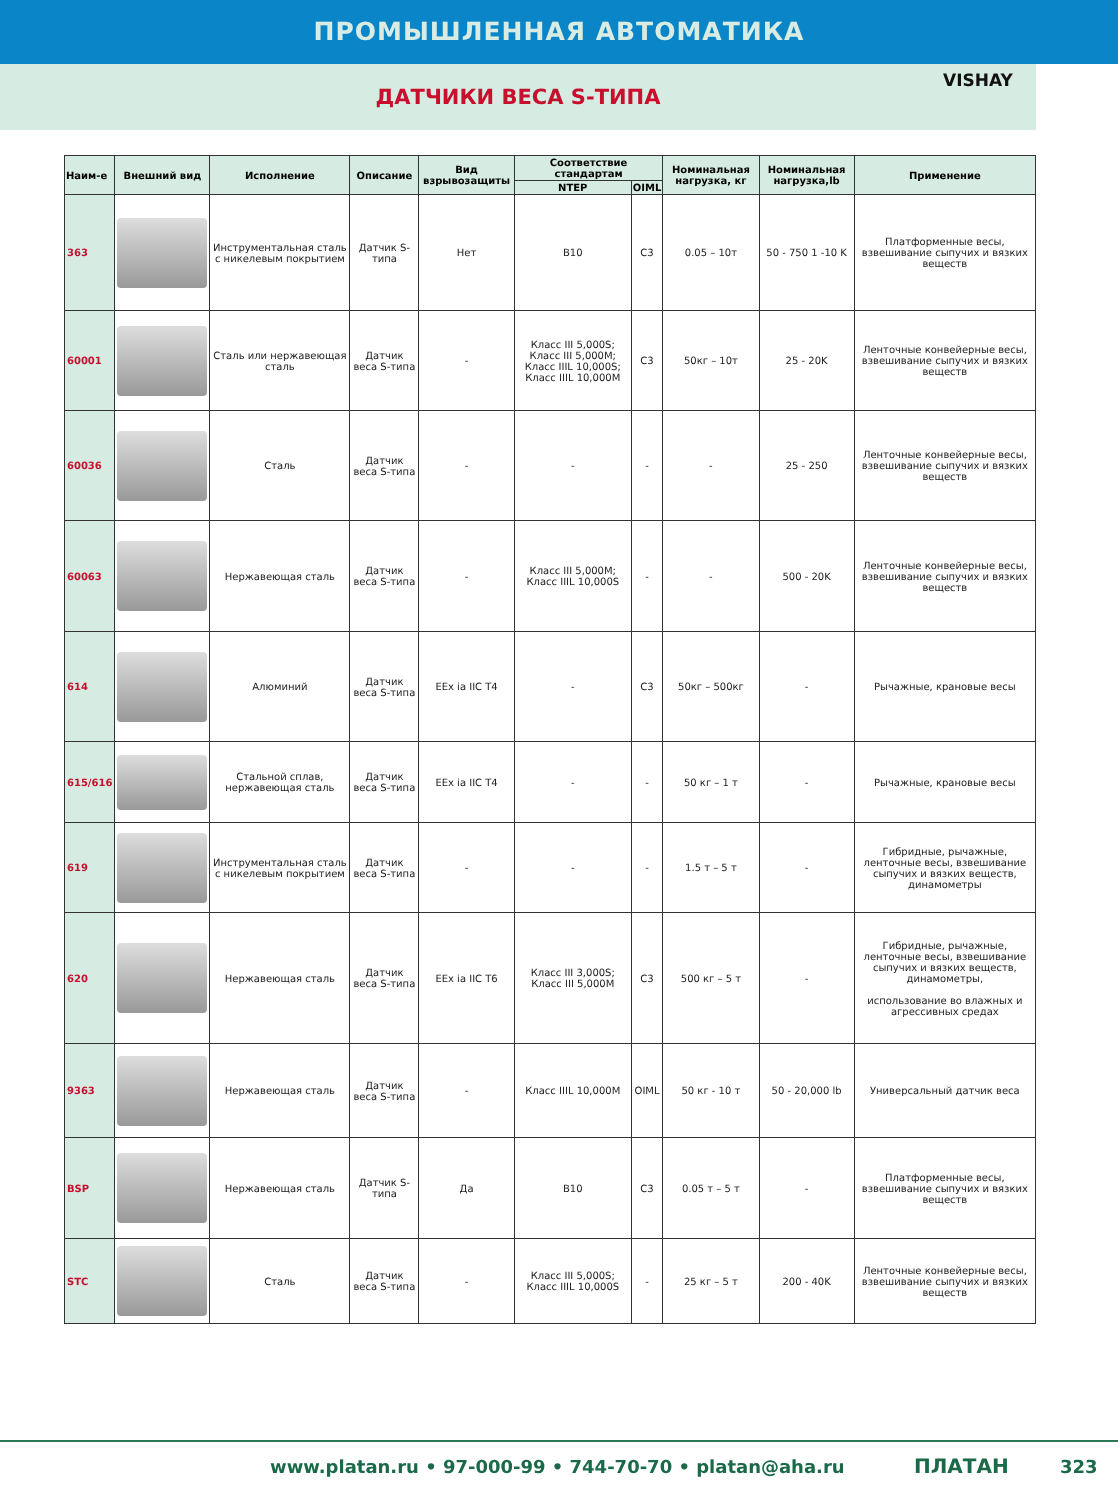ПРОМЫШЛЕННАЯ АВТОМАТИКА
ДАТЧИКИ ВЕСА S-ТИПА
VISHAY
| Наим-е | Внешний вид | Исполнение | Описание | Вид взрывозащиты | Соответствие стандартам | | Номинальная нагрузка, кг | Номинальная нагрузка,lb | Применение |
| --- | --- | --- | --- | --- | --- | --- | --- | --- | --- |
| | | | | | NTEP | OIML | | | |
| 363 | | Инструментальная сталь с никелевым покрытием | Датчик S-типа | Нет | B10 | C3 | 0.05 – 10т | 50 - 750 1 -10 K | Платформенные весы, взвешивание сыпучих и вязких веществ |
| 60001 | | Сталь или нержавеющая сталь | Датчик веса S-типа | - | Класс III 5,000S; Класс III 5,000M; Класс IIIL 10,000S; Класс IIIL 10,000M | C3 | 50кг – 10т | 25 - 20K | Ленточные конвейерные весы, взвешивание сыпучих и вязких веществ |
| 60036 | | Сталь | Датчик веса S-типа | - | - | - | - | 25 - 250 | Ленточные конвейерные весы, взвешивание сыпучих и вязких веществ |
| 60063 | | Нержавеющая сталь | Датчик веса S-типа | - | Класс III 5,000M; Класс IIIL 10,000S | - | - | 500 - 20K | Ленточные конвейерные весы, взвешивание сыпучих и вязких веществ |
| 614 | | Алюминий | Датчик веса S-типа | EEx ia IIC T4 | - | C3 | 50кг – 500кг | - | Рычажные, крановые весы |
| 615/616 | | Стальной сплав, нержавеющая сталь | Датчик веса S-типа | EEx ia IIC T4 | - | - | 50 кг – 1 т | - | Рычажные, крановые весы |
| 619 | | Инструментальная сталь с никелевым покрытием | Датчик веса S-типа | - | - | - | 1.5 т – 5 т | - | Гибридные, рычажные, ленточные весы, взвешивание сыпучих и вязких веществ, динамометры |
| 620 | | Нержавеющая сталь | Датчик веса S-типа | EEx ia IIC T6 | Класс III 3,000S; Класс III 5,000M | C3 | 500 кг – 5 т | - | Гибридные, рычажные, ленточные весы, взвешивание сыпучих и вязких веществ, динамометры, использование во влажных и агрессивных средах |
| 9363 | | Нержавеющая сталь | Датчик веса S-типа | - | Класс IIIL 10,000M | OIML | 50 кг - 10 т | 50 - 20,000 lb | Универсальный датчик веса |
| BSP | | Нержавеющая сталь | Датчик S-типа | Да | B10 | C3 | 0.05 т – 5 т | - | Платформенные весы, взвешивание сыпучих и вязких веществ |
| STC | | Сталь | Датчик веса S-типа | - | Класс III 5,000S; Класс IIIL 10,000S | - | 25 кг – 5 т | 200 - 40K | Ленточные конвейерные весы, взвешивание сыпучих и вязких веществ |
www.platan.ru • 97-000-99 • 744-70-70 • platan@aha.ru ПЛАТАН 323